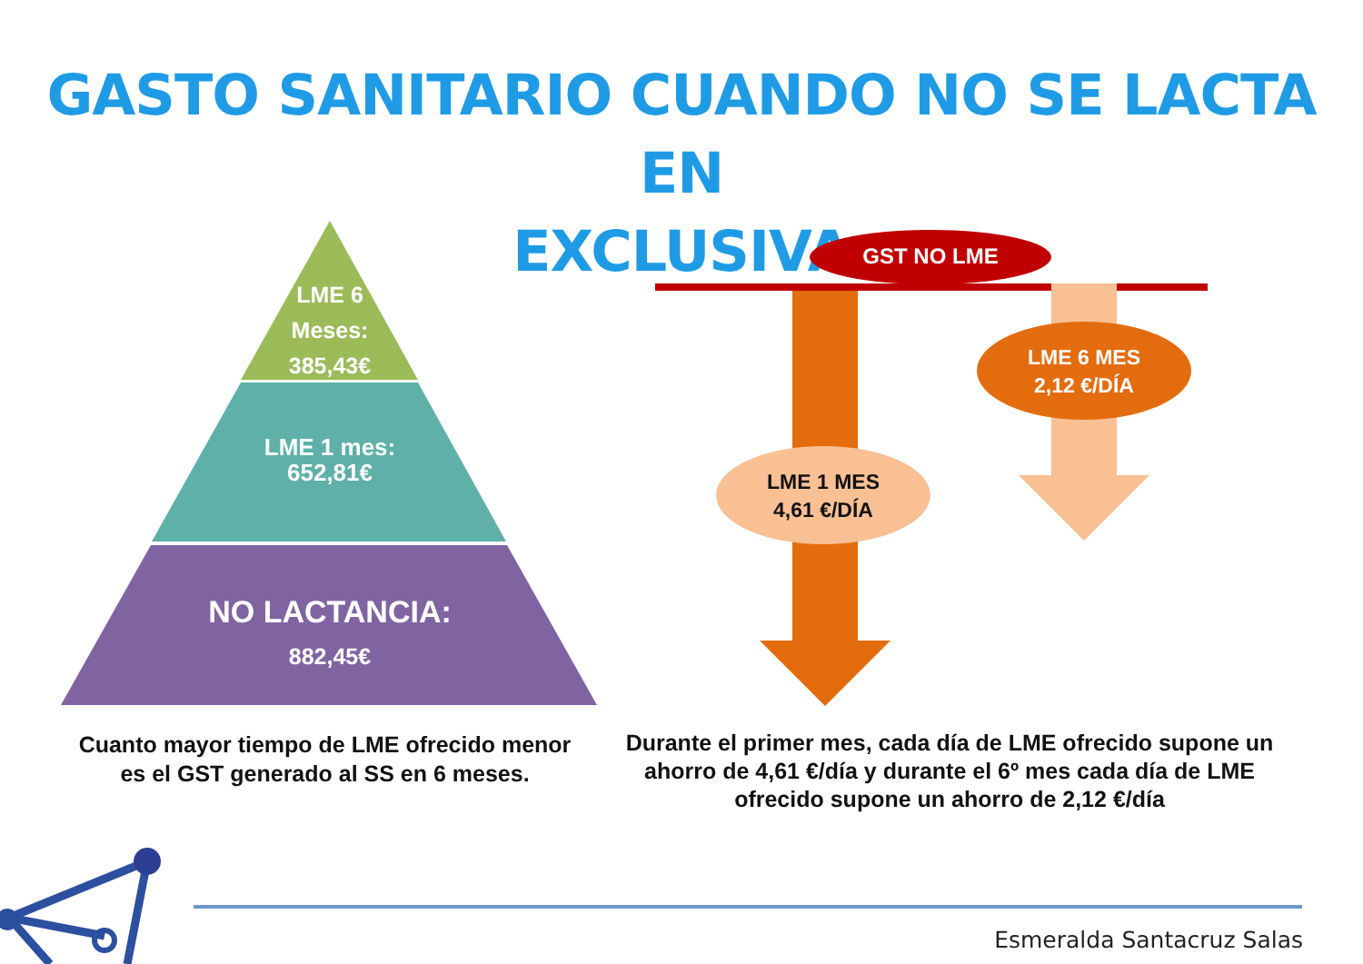GASTO SANITARIO CUANDO NO SE LACTA EN
EXCLUSIVA
LME 6
Meses:
385,43€
LME 1 mes:
652,81€
NO LACTANCIA:
882,45€
GST NO LME
LME 6 MES
2,12 €/DÍA
LME 1 MES
4,61 €/DÍA
Cuanto mayor tiempo de LME ofrecido menor es el GST generado al SS en 6 meses.
Durante el primer mes, cada día de LME ofrecido supone un ahorro de 4,61 €/día y durante el 6º mes cada día de LME ofrecido supone un ahorro de 2,12 €/día
Esmeralda Santacruz Salas